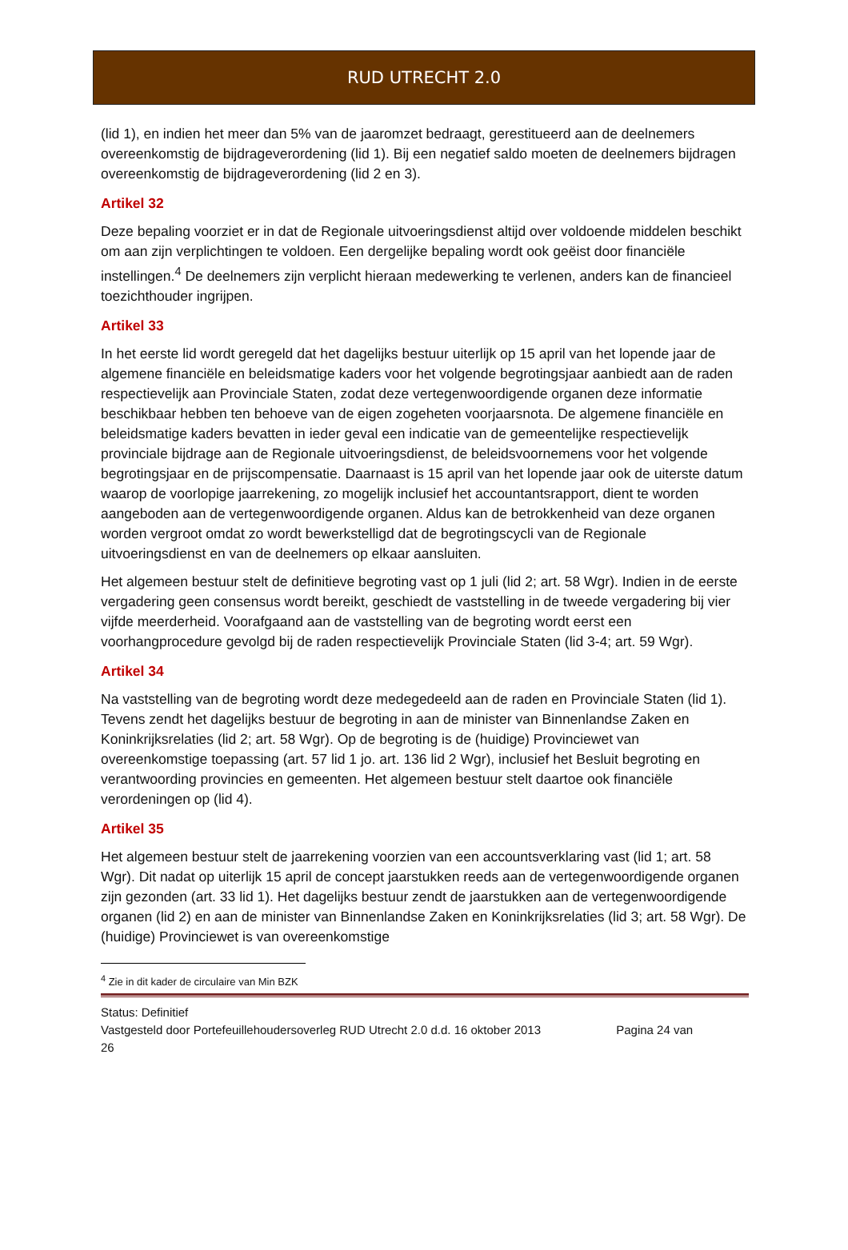RUD UTRECHT 2.0
(lid 1), en indien het meer dan 5% van de jaaromzet bedraagt, gerestitueerd aan de deelnemers overeenkomstig de bijdrageverordening (lid 1). Bij een negatief saldo moeten de deelnemers bijdragen overeenkomstig de bijdrageverordening (lid 2 en 3).
Artikel 32
Deze bepaling voorziet er in dat de Regionale uitvoeringsdienst altijd over voldoende middelen beschikt om aan zijn verplichtingen te voldoen. Een dergelijke bepaling wordt ook geëist door financiële instellingen.<sup>4</sup> De deelnemers zijn verplicht hieraan medewerking te verlenen, anders kan de financieel toezichthouder ingrijpen.
Artikel 33
In het eerste lid wordt geregeld dat het dagelijks bestuur uiterlijk op 15 april van het lopende jaar de algemene financiële en beleidsmatige kaders voor het volgende begrotingsjaar aanbiedt aan de raden respectievelijk aan Provinciale Staten, zodat deze vertegenwoordigende organen deze informatie beschikbaar hebben ten behoeve van de eigen zogeheten voorjaarsnota. De algemene financiële en beleidsmatige kaders bevatten in ieder geval een indicatie van de gemeentelijke respectievelijk provinciale bijdrage aan de Regionale uitvoeringsdienst, de beleidsvoornemens voor het volgende begrotingsjaar en de prijscompensatie. Daarnaast is 15 april van het lopende jaar ook de uiterste datum waarop de voorlopige jaarrekening, zo mogelijk inclusief het accountantsrapport, dient te worden aangeboden aan de vertegenwoordigende organen. Aldus kan de betrokkenheid van deze organen worden vergroot omdat zo wordt bewerkstelligd dat de begrotingscycli van de Regionale uitvoeringsdienst en van de deelnemers op elkaar aansluiten.
Het algemeen bestuur stelt de definitieve begroting vast op 1 juli (lid 2; art. 58 Wgr). Indien in de eerste vergadering geen consensus wordt bereikt, geschiedt de vaststelling in de tweede vergadering bij vier vijfde meerderheid. Voorafgaand aan de vaststelling van de begroting wordt eerst een voorhangprocedure gevolgd bij de raden respectievelijk Provinciale Staten (lid 3-4; art. 59 Wgr).
Artikel 34
Na vaststelling van de begroting wordt deze medegedeeld aan de raden en Provinciale Staten (lid 1). Tevens zendt het dagelijks bestuur de begroting in aan de minister van Binnenlandse Zaken en Koninkrijksrelaties (lid 2; art. 58 Wgr). Op de begroting is de (huidige) Provinciewet van overeenkomstige toepassing (art. 57 lid 1 jo. art. 136 lid 2 Wgr), inclusief het Besluit begroting en verantwoording provincies en gemeenten. Het algemeen bestuur stelt daartoe ook financiële verordeningen op (lid 4).
Artikel 35
Het algemeen bestuur stelt de jaarrekening voorzien van een accountsverklaring vast (lid 1; art. 58 Wgr). Dit nadat op uiterlijk 15 april de concept jaarstukken reeds aan de vertegenwoordigende organen zijn gezonden (art. 33 lid 1). Het dagelijks bestuur zendt de jaarstukken aan de vertegenwoordigende organen (lid 2) en aan de minister van Binnenlandse Zaken en Koninkrijksrelaties (lid 3; art. 58 Wgr). De (huidige) Provinciewet is van overeenkomstige
<sup>4</sup> Zie in dit kader de circulaire van Min BZK
Status: Definitief
Vastgesteld door Portefeuillehoudersoverleg RUD Utrecht 2.0 d.d. 16 oktober 2013 Pagina 24 van
26